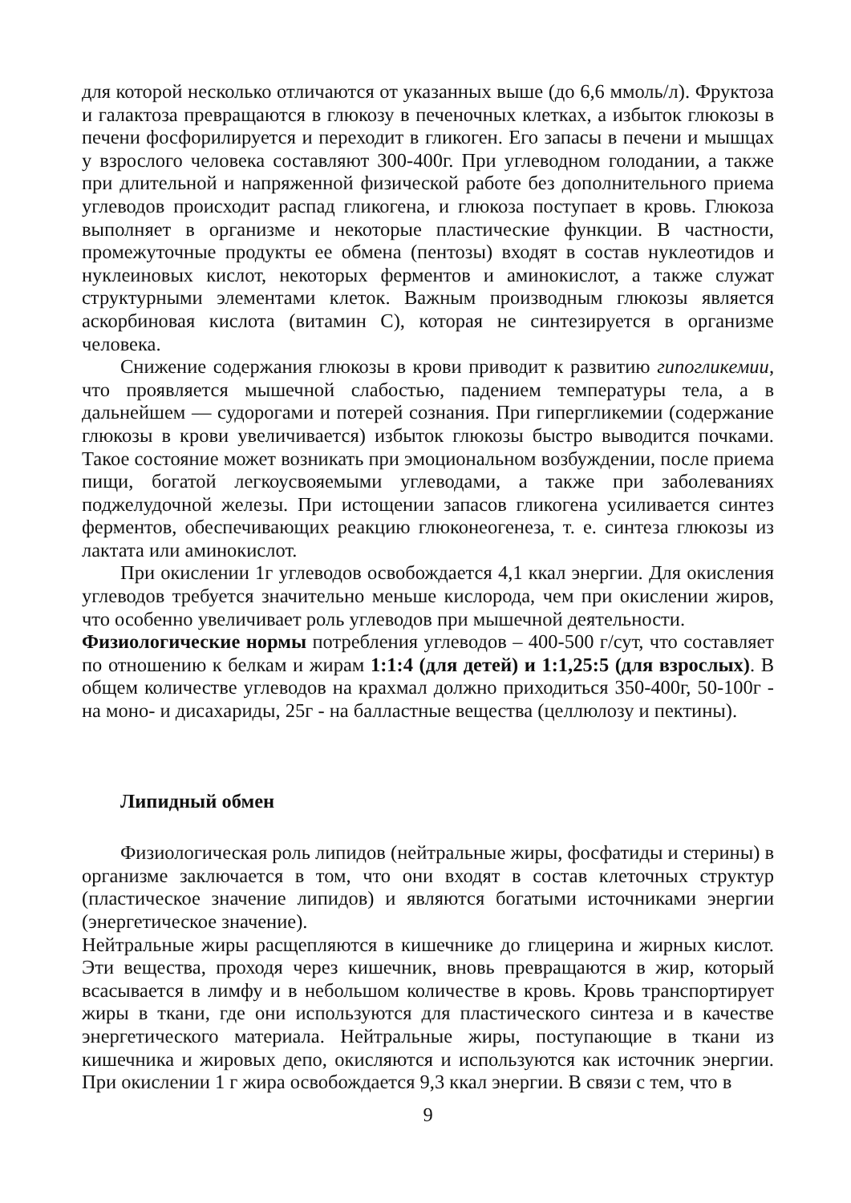для которой несколько отличаются от указанных выше (до 6,6 ммоль/л). Фруктоза и галактоза превращаются в глюкозу в печеночных клетках, а избыток глюкозы в печени фосфорилируется и переходит в гликоген. Его запасы в печени и мышцах у взрослого человека составляют 300-400г. При углеводном голодании, а также при длительной и напряженной физической работе без дополнительного приема углеводов происходит распад гликогена, и глюкоза поступает в кровь. Глюкоза выполняет в организме и некоторые пластические функции. В частности, промежуточные продукты ее обмена (пентозы) входят в состав нуклеотидов и нуклеиновых кислот, некоторых ферментов и аминокислот, а также служат структурными элементами клеток. Важным производным глюкозы является аскорбиновая кислота (витамин С), которая не синтезируется в организме человека.
Снижение содержания глюкозы в крови приводит к развитию гипогликемии, что проявляется мышечной слабостью, падением температуры тела, а в дальнейшем — судорогами и потерей сознания. При гипергликемии (содержание глюкозы в крови увеличивается) избыток глюкозы быстро выводится почками. Такое состояние может возникать при эмоциональном возбуждении, после приема пищи, богатой легкоусвояемыми углеводами, а также при заболеваниях поджелудочной железы. При истощении запасов гликогена усиливается синтез ферментов, обеспечивающих реакцию глюконеогенеза, т. е. синтеза глюкозы из лактата или аминокислот.
При окислении 1г углеводов освобождается 4,1 ккал энергии. Для окисления углеводов требуется значительно меньше кислорода, чем при окислении жиров, что особенно увеличивает роль углеводов при мышечной деятельности.
Физиологические нормы потребления углеводов – 400-500 г/сут, что составляет по отношению к белкам и жирам 1:1:4 (для детей) и 1:1,25:5 (для взрослых). В общем количестве углеводов на крахмал должно приходиться 350-400г, 50-100г - на моно- и дисахариды, 25г - на балластные вещества (целлюлозу и пектины).
Липидный обмен
Физиологическая роль липидов (нейтральные жиры, фосфатиды и стерины) в организме заключается в том, что они входят в состав клеточных структур (пластическое значение липидов) и являются богатыми источниками энергии (энергетическое значение).
Нейтральные жиры расщепляются в кишечнике до глицерина и жирных кислот. Эти вещества, проходя через кишечник, вновь превращаются в жир, который всасывается в лимфу и в небольшом количестве в кровь. Кровь транспортирует жиры в ткани, где они используются для пластического синтеза и в качестве энергетического материала. Нейтральные жиры, поступающие в ткани из кишечника и жировых депо, окисляются и используются как источник энергии. При окислении 1 г жира освобождается 9,3 ккал энергии. В связи с тем, что в
9